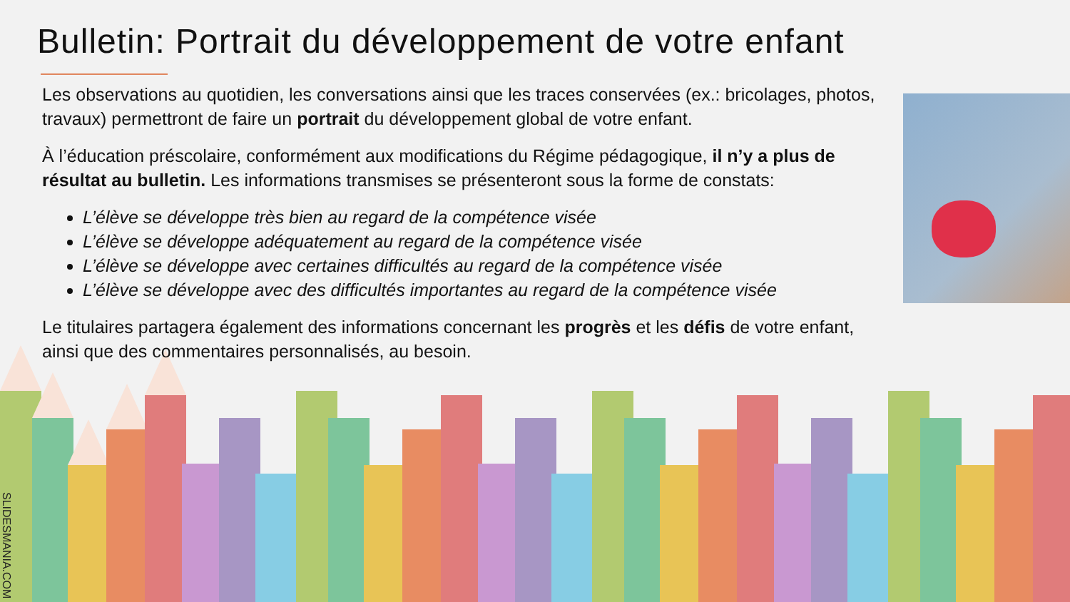Bulletin: Portrait du développement de votre enfant
Les observations au quotidien, les conversations ainsi que les traces conservées (ex.: bricolages, photos, travaux) permettront de faire un portrait du développement global de votre enfant.
À l’éducation préscolaire, conformément aux modifications du Régime pédagogique, il n’y a plus de résultat au bulletin. Les informations transmises se présenteront sous la forme de constats:
L’élève se développe très bien au regard de la compétence visée
L’élève se développe adéquatement au regard de la compétence visée
L’élève se développe avec certaines difficultés au regard de la compétence visée
L’élève se développe avec des difficultés importantes au regard de la compétence visée
Le titulaires partagera également des informations concernant les progrès et les défis de votre enfant, ainsi que des commentaires personnalisés, au besoin.
SLIDESMANIA.COM